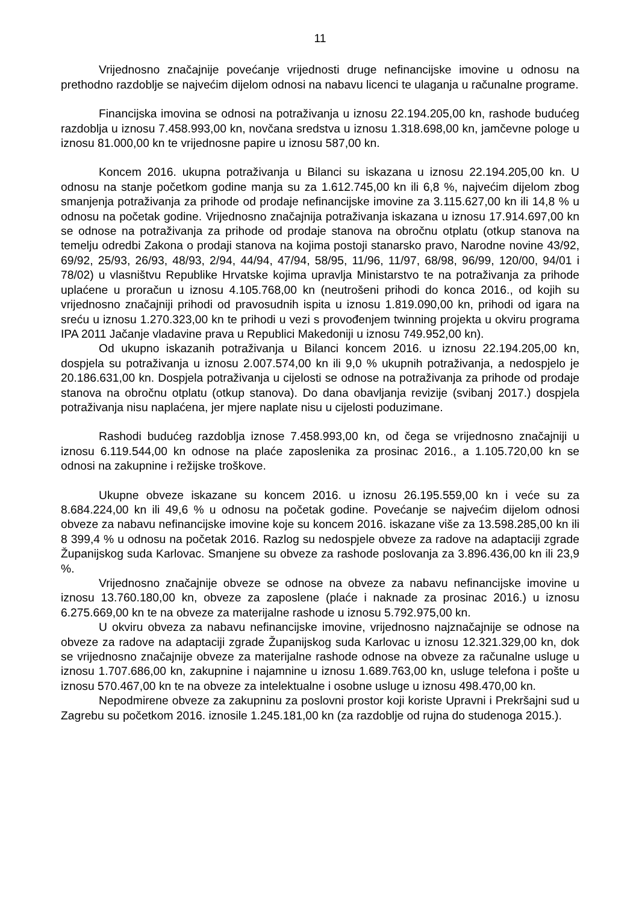11
Vrijednosno značajnije povećanje vrijednosti druge nefinancijske imovine u odnosu na prethodno razdoblje se najvećim dijelom odnosi na nabavu licenci te ulaganja u računalne programe.
Financijska imovina se odnosi na potraživanja u iznosu 22.194.205,00 kn, rashode budućeg razdoblja u iznosu 7.458.993,00 kn, novčana sredstva u iznosu 1.318.698,00 kn, jamčevne pologe u iznosu 81.000,00 kn te vrijednosne papire u iznosu 587,00 kn.
Koncem 2016. ukupna potraživanja u Bilanci su iskazana u iznosu 22.194.205,00 kn. U odnosu na stanje početkom godine manja su za 1.612.745,00 kn ili 6,8 %, najvećim dijelom zbog smanjenja potraživanja za prihode od prodaje nefinancijske imovine za 3.115.627,00 kn ili 14,8 % u odnosu na početak godine. Vrijednosno značajnija potraživanja iskazana u iznosu 17.914.697,00 kn se odnose na potraživanja za prihode od prodaje stanova na obročnu otplatu (otkup stanova na temelju odredbi Zakona o prodaji stanova na kojima postoji stanarsko pravo, Narodne novine 43/92, 69/92, 25/93, 26/93, 48/93, 2/94, 44/94, 47/94, 58/95, 11/96, 11/97, 68/98, 96/99, 120/00, 94/01 i 78/02) u vlasništvu Republike Hrvatske kojima upravlja Ministarstvo te na potraživanja za prihode uplaćene u proračun u iznosu 4.105.768,00 kn (neutrošeni prihodi do konca 2016., od kojih su vrijednosno značajniji prihodi od pravosudnih ispita u iznosu 1.819.090,00 kn, prihodi od igara na sreću u iznosu 1.270.323,00 kn te prihodi u vezi s provođenjem twinning projekta u okviru programa IPA 2011 Jačanje vladavine prava u Republici Makedoniji u iznosu 749.952,00 kn).
Od ukupno iskazanih potraživanja u Bilanci koncem 2016. u iznosu 22.194.205,00 kn, dospjela su potraživanja u iznosu 2.007.574,00 kn ili 9,0 % ukupnih potraživanja, a nedospjelo je 20.186.631,00 kn. Dospjela potraživanja u cijelosti se odnose na potraživanja za prihode od prodaje stanova na obročnu otplatu (otkup stanova). Do dana obavljanja revizije (svibanj 2017.) dospjela potraživanja nisu naplaćena, jer mjere naplate nisu u cijelosti poduzimane.
Rashodi budućeg razdoblja iznose 7.458.993,00 kn, od čega se vrijednosno značajniji u iznosu 6.119.544,00 kn odnose na plaće zaposlenika za prosinac 2016., a 1.105.720,00 kn se odnosi na zakupnine i režijske troškove.
Ukupne obveze iskazane su koncem 2016. u iznosu 26.195.559,00 kn i veće su za 8.684.224,00 kn ili 49,6 % u odnosu na početak godine. Povećanje se najvećim dijelom odnosi obveze za nabavu nefinancijske imovine koje su koncem 2016. iskazane više za 13.598.285,00 kn ili 8 399,4 % u odnosu na početak 2016. Razlog su nedospjele obveze za radove na adaptaciji zgrade Županijskog suda Karlovac. Smanjene su obveze za rashode poslovanja za 3.896.436,00 kn ili 23,9 %.
Vrijednosno značajnije obveze se odnose na obveze za nabavu nefinancijske imovine u iznosu 13.760.180,00 kn, obveze za zaposlene (plaće i naknade za prosinac 2016.) u iznosu 6.275.669,00 kn te na obveze za materijalne rashode u iznosu 5.792.975,00 kn.
U okviru obveza za nabavu nefinancijske imovine, vrijednosno najznačajnije se odnose na obveze za radove na adaptaciji zgrade Županijskog suda Karlovac u iznosu 12.321.329,00 kn, dok se vrijednosno značajnije obveze za materijalne rashode odnose na obveze za računalne usluge u iznosu 1.707.686,00 kn, zakupnine i najamnine u iznosu 1.689.763,00 kn, usluge telefona i pošte u iznosu 570.467,00 kn te na obveze za intelektualne i osobne usluge u iznosu 498.470,00 kn.
Nepodmirene obveze za zakupninu za poslovni prostor koji koriste Upravni i Prekršajni sud u Zagrebu su početkom 2016. iznosile 1.245.181,00 kn (za razdoblje od rujna do studenoga 2015.).